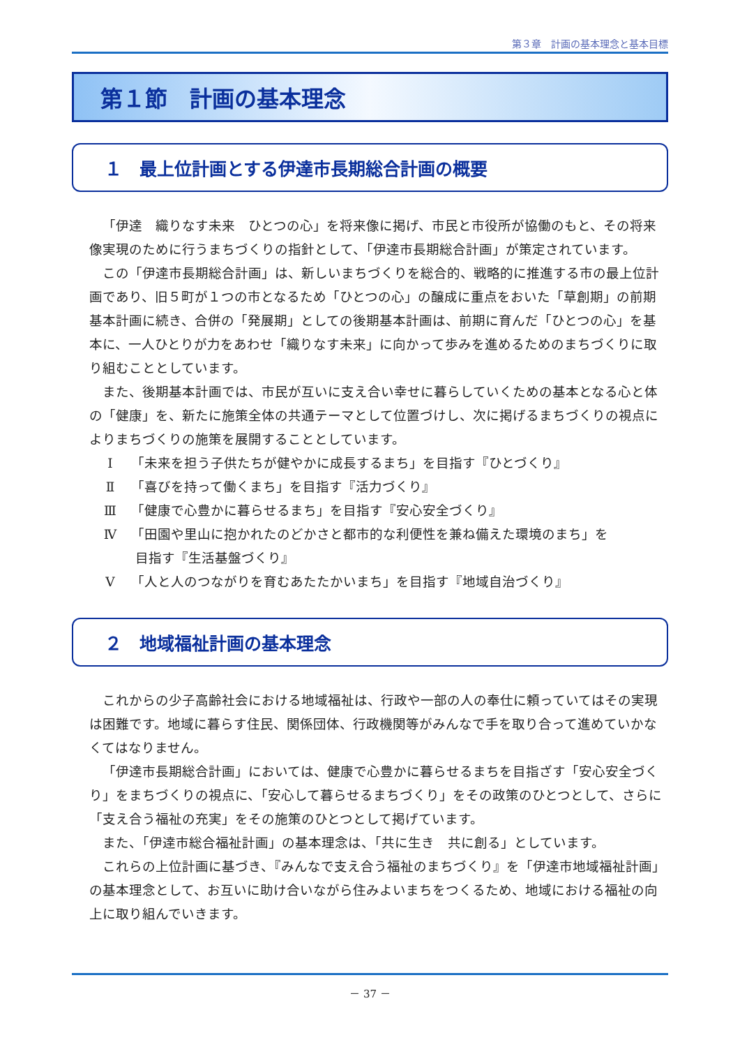第３章　計画の基本理念と基本目標
第１節　計画の基本理念
１　最上位計画とする伊達市長期総合計画の概要
「伊達　織りなす未来　ひとつの心」を将来像に掲げ、市民と市役所が協働のもと、その将来像実現のために行うまちづくりの指針として、「伊達市長期総合計画」が策定されています。
この「伊達市長期総合計画」は、新しいまちづくりを総合的、戦略的に推進する市の最上位計画であり、旧５町が１つの市となるため「ひとつの心」の醸成に重点をおいた「草創期」の前期基本計画に続き、合併の「発展期」としての後期基本計画は、前期に育んだ「ひとつの心」を基本に、一人ひとりが力をあわせ「織りなす未来」に向かって歩みを進めるためのまちづくりに取り組むこととしています。
また、後期基本計画では、市民が互いに支え合い幸せに暮らしていくための基本となる心と体の「健康」を、新たに施策全体の共通テーマとして位置づけし、次に掲げるまちづくりの視点によりまちづくりの施策を展開することとしています。
Ⅰ 「未来を担う子供たちが健やかに成長するまち」を目指す『ひとづくり』
Ⅱ 「喜びを持って働くまち」を目指す『活力づくり』
Ⅲ 「健康で心豊かに暮らせるまち」を目指す『安心安全づくり』
Ⅳ 「田園や里山に抱かれたのどかさと都市的な利便性を兼ね備えた環境のまち」を
目指す『生活基盤づくり』
Ⅴ 「人と人のつながりを育むあたたかいまち」を目指す『地域自治づくり』
２　地域福祉計画の基本理念
これからの少子高齢社会における地域福祉は、行政や一部の人の奉仕に頼っていてはその実現は困難です。地域に暮らす住民、関係団体、行政機関等がみんなで手を取り合って進めていかなくてはなりません。
「伊達市長期総合計画」においては、健康で心豊かに暮らせるまちを目指ざす「安心安全づくり」をまちづくりの視点に、「安心して暮らせるまちづくり」をその政策のひとつとして、さらに「支え合う福祉の充実」をその施策のひとつとして掲げています。
また、「伊達市総合福祉計画」の基本理念は、「共に生き　共に創る」としています。
これらの上位計画に基づき、『みんなで支え合う福祉のまちづくり』を「伊達市地域福祉計画」の基本理念として、お互いに助け合いながら住みよいまちをつくるため、地域における福祉の向上に取り組んでいきます。
－ 37 －